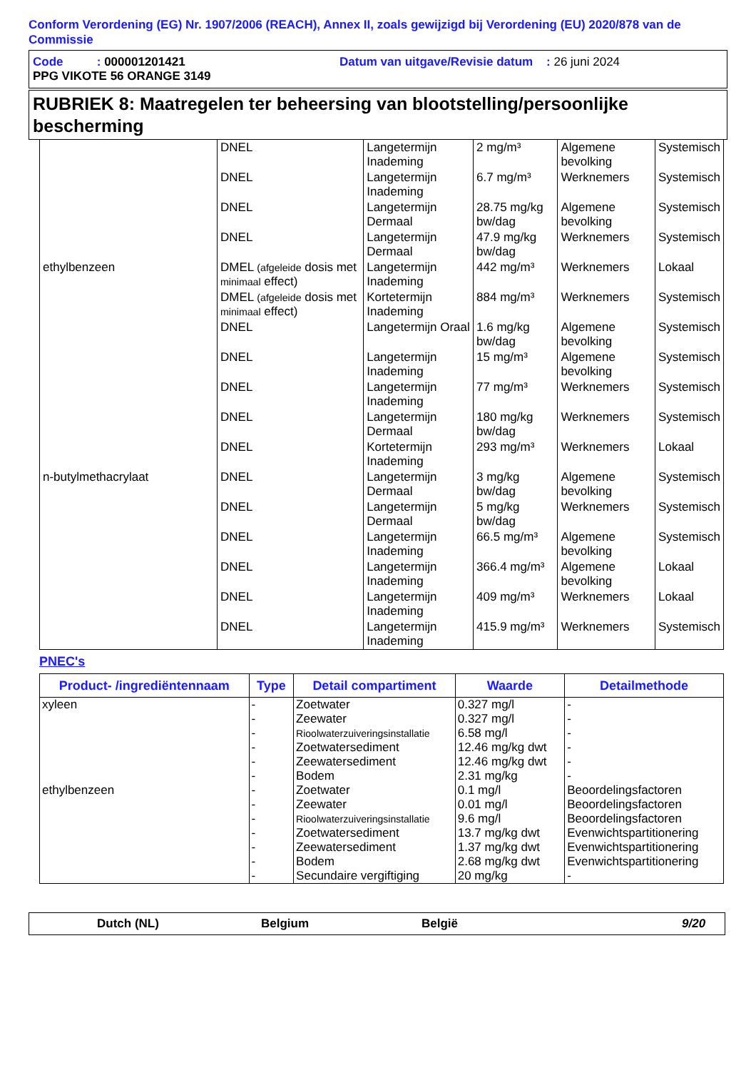Conform Verordening (EG) Nr. 1907/2006 (REACH), Annex II, zoals gewijzigd bij Verordening (EU) 2020/878 van de Commissie
Code : 000001201421 Datum van uitgave/Revisie datum : 26 juni 2024
PPG VIKOTE 56 ORANGE 3149
RUBRIEK 8: Maatregelen ter beheersing van blootstelling/persoonlijke bescherming
| | DNEL | Langetermijn Inademing | 2 mg/m³ | Algemene bevolking | Systemisch |
| | DNEL | Langetermijn Inademing | 6.7 mg/m³ | Werknemers | Systemisch |
| | DNEL | Langetermijn Dermaal | 28.75 mg/kg bw/dag | Algemene bevolking | Systemisch |
| | DNEL | Langetermijn Dermaal | 47.9 mg/kg bw/dag | Werknemers | Systemisch |
| ethylbenzeen | DMEL (afgeleide dosis met minimaal effect) | Langetermijn Inademing | 442 mg/m³ | Werknemers | Lokaal |
| | DMEL (afgeleide dosis met minimaal effect) | Kortetermijn Inademing | 884 mg/m³ | Werknemers | Systemisch |
| | DNEL | Langetermijn Oraal | 1.6 mg/kg bw/dag | Algemene bevolking | Systemisch |
| | DNEL | Langetermijn Inademing | 15 mg/m³ | Algemene bevolking | Systemisch |
| | DNEL | Langetermijn Inademing | 77 mg/m³ | Werknemers | Systemisch |
| | DNEL | Langetermijn Dermaal | 180 mg/kg bw/dag | Werknemers | Systemisch |
| | DNEL | Kortetermijn Inademing | 293 mg/m³ | Werknemers | Lokaal |
| n-butylmethacrylaat | DNEL | Langetermijn Dermaal | 3 mg/kg bw/dag | Algemene bevolking | Systemisch |
| | DNEL | Langetermijn Dermaal | 5 mg/kg bw/dag | Werknemers | Systemisch |
| | DNEL | Langetermijn Inademing | 66.5 mg/m³ | Algemene bevolking | Systemisch |
| | DNEL | Langetermijn Inademing | 366.4 mg/m³ | Algemene bevolking | Lokaal |
| | DNEL | Langetermijn Inademing | 409 mg/m³ | Werknemers | Lokaal |
| | DNEL | Langetermijn Inademing | 415.9 mg/m³ | Werknemers | Systemisch |
PNEC's
| Product- /ingrediëntennaam | Type | Detail compartiment | Waarde | Detailmethode |
| --- | --- | --- | --- | --- |
| xyleen | - | Zoetwater | 0.327 mg/l | - |
| | - | Zeewater | 0.327 mg/l | - |
| | - | Rioolwaterzuiveringsinstallatie | 6.58 mg/l | - |
| | - | Zoetwatersediment | 12.46 mg/kg dwt | - |
| | - | Zeewatersediment | 12.46 mg/kg dwt | - |
| | - | Bodem | 2.31 mg/kg | - |
| ethylbenzeen | - | Zoetwater | 0.1 mg/l | Beoordelingsfactoren |
| | - | Zeewater | 0.01 mg/l | Beoordelingsfactoren |
| | - | Rioolwaterzuiveringsinstallatie | 9.6 mg/l | Beoordelingsfactoren |
| | - | Zoetwatersediment | 13.7 mg/kg dwt | Evenwichtspartitionering |
| | - | Zeewatersediment | 1.37 mg/kg dwt | Evenwichtspartitionering |
| | - | Bodem | 2.68 mg/kg dwt | Evenwichtspartitionering |
| | - | Secundaire vergiftiging | 20 mg/kg | - |
Dutch (NL) Belgium België 9/20